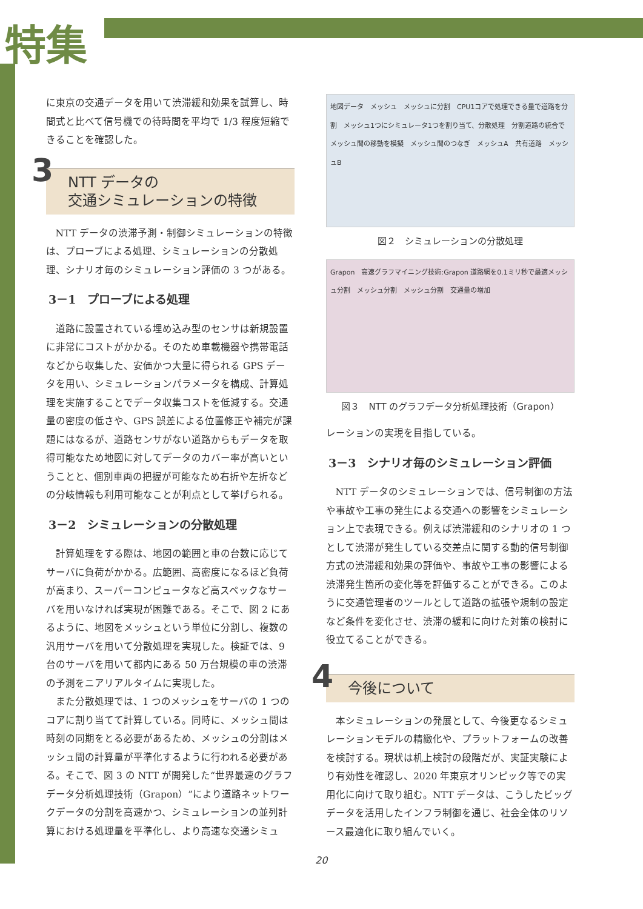特集
に東京の交通データを用いて渋滞緩和効果を試算し、時間式と比べて信号機での待時間を平均で 1/3 程度短縮できることを確認した。
3 NTT データの
交通シミュレーションの特徴
NTT データの渋滞予測・制御シミュレーションの特徴は、プローブによる処理、シミュレーションの分散処理、シナリオ毎のシミュレーション評価の 3 つがある。
3－1　プローブによる処理
道路に設置されている埋め込み型のセンサは新規設置に非常にコストがかかる。そのため車載機器や携帯電話などから収集した、安価かつ大量に得られる GPS データを用い、シミュレーションパラメータを構成、計算処理を実施することでデータ収集コストを低減する。交通量の密度の低さや、GPS 誤差による位置修正や補完が課題にはなるが、道路センサがない道路からもデータを取得可能なため地図に対してデータのカバー率が高いということと、個別車両の把握が可能なため右折や左折などの分岐情報も利用可能なことが利点として挙げられる。
3－2　シミュレーションの分散処理
計算処理をする際は、地図の範囲と車の台数に応じてサーバに負荷がかかる。広範囲、高密度になるほど負荷が高まり、スーパーコンピュータなど高スペックなサーバを用いなければ実現が困難である。そこで、図 2 にあるように、地図をメッシュという単位に分割し、複数の汎用サーバを用いて分散処理を実現した。検証では、9 台のサーバを用いて都内にある 50 万台規模の車の渋滞の予測をニアリアルタイムに実現した。
また分散処理では、1 つのメッシュをサーバの 1 つのコアに割り当てて計算している。同時に、メッシュ間は時刻の同期をとる必要があるため、メッシュの分割はメッシュ間の計算量が平準化するように行われる必要がある。そこで、図 3 の NTT が開発した“世界最速のグラフデータ分析処理技術（Grapon）”により道路ネットワークデータの分割を高速かつ、シミュレーションの並列計算における処理量を平準化し、より高速な交通シミュ
地図データ　メッシュ　メッシュに分割　CPU1コアで処理できる量で道路を分割　メッシュ1つにシミュレータ1つを割り当て、分散処理　分割道路の統合でメッシュ間の移動を模擬　メッシュ間のつなぎ　メッシュA　共有道路　メッシュB
図２　シミュレーションの分散処理
Grapon　高速グラフマイニング技術:Grapon 道路網を0.1ミリ秒で最適メッシュ分割　メッシュ分割　メッシュ分割　交通量の増加
図３　NTT のグラフデータ分析処理技術（Grapon）
レーションの実現を目指している。
3－3　シナリオ毎のシミュレーション評価
NTT データのシミュレーションでは、信号制御の方法や事故や工事の発生による交通への影響をシミュレーション上で表現できる。例えば渋滞緩和のシナリオの 1 つとして渋滞が発生している交差点に関する動的信号制御方式の渋滞緩和効果の評価や、事故や工事の影響による渋滞発生箇所の変化等を評価することができる。このように交通管理者のツールとして道路の拡張や規制の設定など条件を変化させ、渋滞の緩和に向けた対策の検討に役立てることができる。
4 今後について
本シミュレーションの発展として、今後更なるシミュレーションモデルの精緻化や、プラットフォームの改善を検討する。現状は机上検討の段階だが、実証実験により有効性を確認し、2020 年東京オリンピック等での実用化に向けて取り組む。NTT データは、こうしたビッグデータを活用したインフラ制御を通じ、社会全体のリソース最適化に取り組んでいく。
20